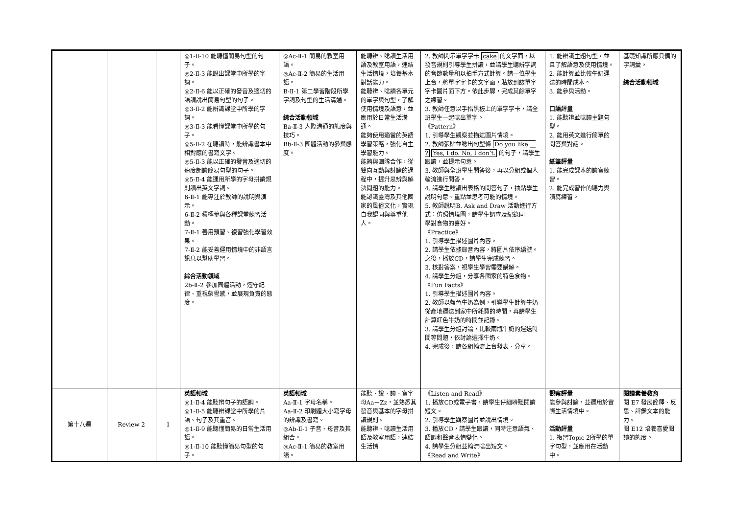| | | | ◎1-Ⅱ-10 能聽懂簡易句型的句子。 ◎2-Ⅱ-3 能說出課堂中所學的字詞。 ◎2-Ⅱ-6 能以正確的發音及適切的語調說出簡易句型的句子。 ◎3-Ⅱ-2 能辨識課堂中所學的字詞。 ◎3-Ⅱ-3 能看懂課堂中所學的句子。 ◎5-Ⅱ-2 在聽讀時，能辨識書本中相對應的書寫文字。 ◎5-Ⅱ-3 能以正確的發音及適切的速度朗讀簡易句型的句子。 ◎5-Ⅱ-4 能運用所學的字母拼讀規則讀出英文字詞。 6-Ⅱ-1 能專注於教師的說明與演示。 6-Ⅱ-2 積極參與各種課堂練習活動。 7-Ⅱ-1 善用預習、複習強化學習效果。 7-Ⅱ-2 能妥善運用情境中的非語言訊息以幫助學習。 綜合活動領域 2b-Ⅱ-2 參加團體活動，遵守紀律、重視榮譽感，並展現負責的態度。 | ◎Ac-Ⅱ-1 簡易的教室用語。 ◎Ac-Ⅱ-2 簡易的生活用語。 B-Ⅱ-1 第二學習階段所學字詞及句型的生活溝通。 綜合活動領域 Ba-Ⅱ-3 人際溝通的態度與技巧。 Bb-Ⅱ-3 團體活動的參與態度。 | 能聽辨、唸讀生活用語及教室用語，連結生活情境，培養基本對話能力。 能聽辨、唸讀各單元的單字與句型，了解使用情境及語意，並應用於日常生活溝通。 能夠使用適當的英語學習策略，強化自主學習能力。 能夠與團隊合作，從雙向互動與討論的過程中，提升思辨與解決問題的能力。 能認識臺灣及其他國家的風俗文化，實現自我認同與尊重他人。 | 2. 教師閃示單字字卡 cake 的文字面，以發音規則引導學生拼讀，並請學生聽辨字詞的音節數量和以拍手方式計算。請一位學生上台，將單字字卡的文字面，貼放到該單字字卡圖片面下方。依此步驟，完成其餘單字之練習。 3. 教師任意以手指黑板上的單字字卡，請全班學生一起唸出單字。 《Pattern》 1. 引導學生觀察並描述圖片情境。 2. 教師張貼並唸出句型條 Do you like __ ? Yes, I do. No, I don’t. 的句子，請學生跟讀，並提示句意。 3. 教師與全班學生問答後，再以分組或個人輪流進行問答。 4. 請學生唸讀出表格的問答句子，抽點學生說明句意、重點並思考可能的情境。 5. 教師說明B. Ask and Draw 活動進行方式：仿照情境圖，請學生調查及紀錄同 學對食物的喜好。 《Practice》 1. 引導學生描述圖片內容。 2. 請學生依據錄音內容，將圖片依序編號。之後，播放CD，請學生完成練習。 3. 核對答案，視學生學習需要講解。 4. 請學生分組，分享各國家的特色食物。 《Fun Facts》 1. 引導學生描述圖片內容。 2. 教師以藍色牛奶為例，引導學生計算牛奶從產地運送到家中所耗費的時間，再請學生計算紅色牛奶的時間並記錄。 3. 請學生分組討論，比較兩瓶牛奶的運送時間等問題，依討論選擇牛奶。 4. 完成後，請各組輪流上台發表、分享。 | 1. 能辨識主題句型，並且了解語意及使用情境。 2. 能計算並比較牛奶運送的時間成本。 3. 能參與活動。 口語評量 1. 能聽辨並唸讀主題句型。 2. 能用英文進行簡單的問答與對話。 紙筆評量 1. 能完成課本的讀寫練習。 2. 能完成習作的聽力與讀寫練習。 | 基礎知識所應具備的字詞彙。 綜合活動領域 |
| 第十八週 | Review 2 | 1 | 英語領域 ◎1-Ⅱ-4 能聽辨句子的語調。 ◎1-Ⅱ-5 能聽辨課堂中所學的片語、句子及其重音。 ◎1-Ⅱ-9 能聽懂簡易的日常生活用語。 ◎1-Ⅱ-10 能聽懂簡易句型的句子。 | 英語領域 Aa-Ⅱ-1 字母名稱。 Aa-Ⅱ-2 印刷體大小寫字母的辨識及書寫。 ◎Ab-Ⅱ-1 子音、母音及其組合。 ◎Ac-Ⅱ-1 簡易的教室用語。 | 能聽、說、讀、寫字母Aa－Zz，並熟悉其發音與基本的字母拼讀規則。 能聽辨、唸讀生活用語及教室用語，連結生活情 | 《Listen and Read》 1. 播放CD或電子書，請學生仔細聆聽閱讀短文。 2. 引導學生觀察圖片並說出情境。 3. 播放CD，請學生跟讀，同時注意語氣、語調和聲音表情變化。 4. 請學生分組並輪流唸出短文。 《Read and Write》 | 觀察評量 能參與討論，並運用於實際生活情境中。 活動評量 1. 複習Topic 2所學的單字句型，並應用在活動中。 | 閱讀素養教育 閱 E7 發展詮釋、反思、評鑑文本的能力。 閱 E12 培養喜愛閱讀的態度。 |